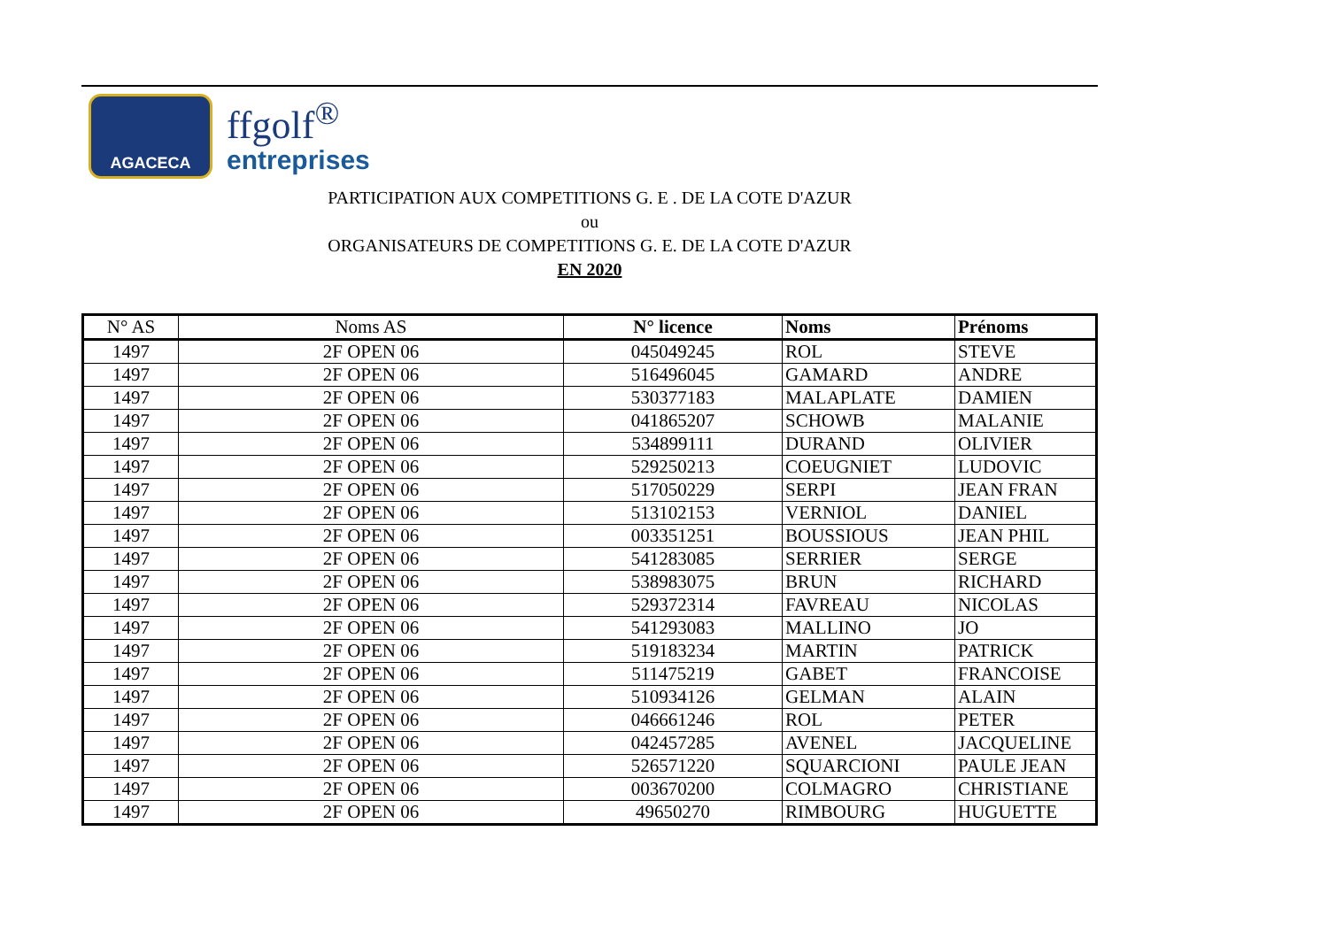AGACECA
ffgolf<sup>®</sup>
entreprises
PARTICIPATION AUX COMPETITIONS G. E . DE LA COTE D'AZUR
ou
ORGANISATEURS DE COMPETITIONS G. E. DE LA COTE D'AZUR
EN 2020
| N° AS | Noms AS | N° licence | Noms | Prénoms |
| --- | --- | --- | --- | --- |
| 1497 | 2F OPEN 06 | 045049245 | ROL | STEVE |
| 1497 | 2F OPEN 06 | 516496045 | GAMARD | ANDRE |
| 1497 | 2F OPEN 06 | 530377183 | MALAPLATE | DAMIEN |
| 1497 | 2F OPEN 06 | 041865207 | SCHOWB | MALANIE |
| 1497 | 2F OPEN 06 | 534899111 | DURAND | OLIVIER |
| 1497 | 2F OPEN 06 | 529250213 | COEUGNIET | LUDOVIC |
| 1497 | 2F OPEN 06 | 517050229 | SERPI | JEAN FRAN |
| 1497 | 2F OPEN 06 | 513102153 | VERNIOL | DANIEL |
| 1497 | 2F OPEN 06 | 003351251 | BOUSSIOUS | JEAN PHIL |
| 1497 | 2F OPEN 06 | 541283085 | SERRIER | SERGE |
| 1497 | 2F OPEN 06 | 538983075 | BRUN | RICHARD |
| 1497 | 2F OPEN 06 | 529372314 | FAVREAU | NICOLAS |
| 1497 | 2F OPEN 06 | 541293083 | MALLINO | JO |
| 1497 | 2F OPEN 06 | 519183234 | MARTIN | PATRICK |
| 1497 | 2F OPEN 06 | 511475219 | GABET | FRANCOISE |
| 1497 | 2F OPEN 06 | 510934126 | GELMAN | ALAIN |
| 1497 | 2F OPEN 06 | 046661246 | ROL | PETER |
| 1497 | 2F OPEN 06 | 042457285 | AVENEL | JACQUELINE |
| 1497 | 2F OPEN 06 | 526571220 | SQUARCIONI | PAULE JEAN |
| 1497 | 2F OPEN 06 | 003670200 | COLMAGRO | CHRISTIANE |
| 1497 | 2F OPEN 06 | 49650270 | RIMBOURG | HUGUETTE |